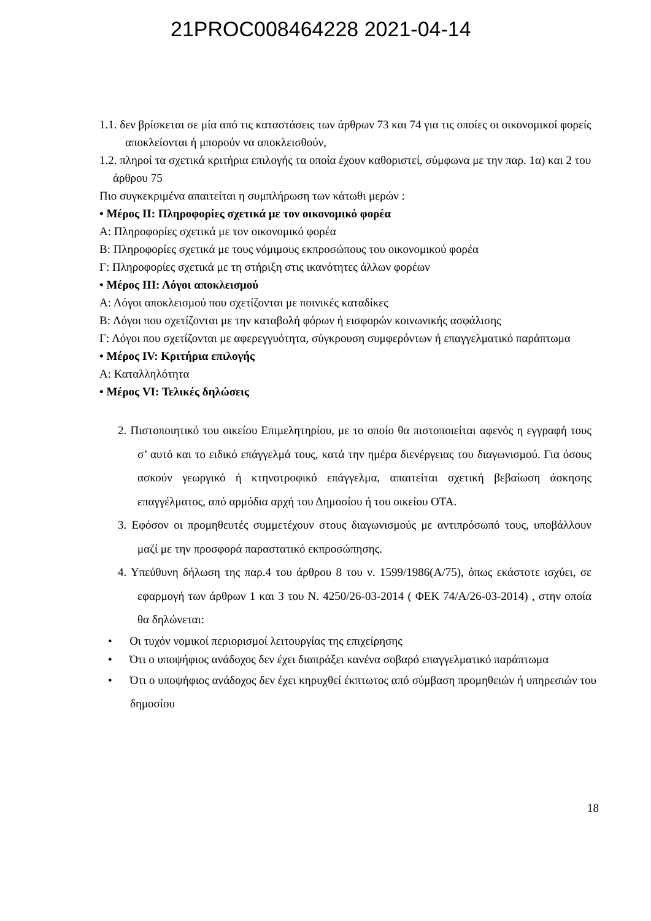21PROC008464228 2021-04-14
1.1. δεν βρίσκεται σε μία από τις καταστάσεις των άρθρων 73 και 74 για τις οποίες οι οικονομικοί φορείς αποκλείονται ή μπορούν να αποκλεισθούν,
1.2. πληροί τα σχετικά κριτήρια επιλογής τα οποία έχουν καθοριστεί, σύμφωνα με την παρ. 1α) και 2 του άρθρου 75
Πιο συγκεκριμένα απαιτείται η συμπλήρωση των κάτωθι μερών :
• Μέρος ΙΙ: Πληροφορίες σχετικά με τον οικονομικό φορέα
Α: Πληροφορίες σχετικά με τον οικονομικό φορέα
Β: Πληροφορίες σχετικά με τους νόμιμους εκπροσώπους του οικονομικού φορέα
Γ: Πληροφορίες σχετικά με τη στήριξη στις ικανότητες άλλων φορέων
• Μέρος ΙΙΙ: Λόγοι αποκλεισμού
Α: Λόγοι αποκλεισμού που σχετίζονται με ποινικές καταδίκες
Β: Λόγοι που σχετίζονται με την καταβολή φόρων ή εισφορών κοινωνικής ασφάλισης
Γ: Λόγοι που σχετίζονται με αφερεγγυότητα, σύγκρουση συμφερόντων ή επαγγελματικό παράπτωμα
• Μέρος IV: Κριτήρια επιλογής
Α: Καταλληλότητα
• Μέρος VI: Τελικές δηλώσεις
2. Πιστοποιητικό του οικείου Επιμελητηρίου, με το οποίο θα πιστοποιείται αφενός η εγγραφή τους σ’ αυτό και το ειδικό επάγγελμά τους, κατά την ημέρα διενέργειας του διαγωνισμού. Για όσους ασκούν γεωργικό ή κτηνοτροφικό επάγγελμα, απαιτείται σχετική βεβαίωση άσκησης επαγγέλματος, από αρμόδια αρχή του Δημοσίου ή του οικείου ΟΤΑ.
3. Εφόσον οι προμηθευτές συμμετέχουν στους διαγωνισμούς με αντιπρόσωπό τους, υποβάλλουν μαζί με την προσφορά παραστατικό εκπροσώπησης.
4. Υπεύθυνη δήλωση της παρ.4 του άρθρου 8 του ν. 1599/1986(Α/75), όπως εκάστοτε ισχύει, σε εφαρμογή των άρθρων 1 και 3 του Ν. 4250/26-03-2014 ( ΦΕΚ 74/Α/26-03-2014) , στην οποία θα δηλώνεται:
• Οι τυχόν νομικοί περιορισμοί λειτουργίας της επιχείρησης
• Ότι ο υποψήφιος ανάδοχος δεν έχει διαπράξει κανένα σοβαρό επαγγελματικό παράπτωμα
• Ότι ο υποψήφιος ανάδοχος δεν έχει κηρυχθεί έκπτωτος από σύμβαση προμηθειών ή υπηρεσιών του δημοσίου
18